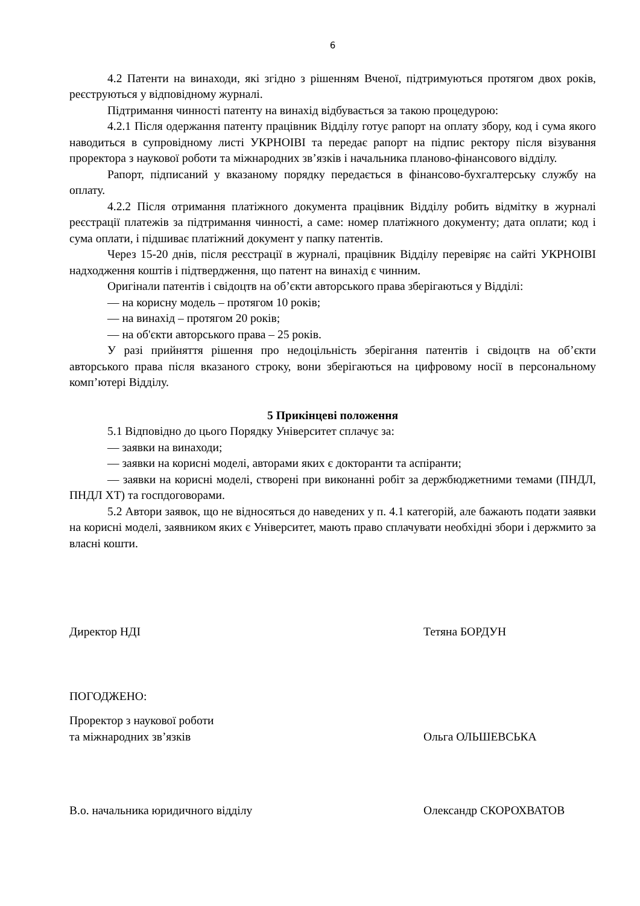6
4.2 Патенти на винаходи, які згідно з рішенням Вченої, підтримуються протягом двох років, реєструються у відповідному журналі.
Підтримання чинності патенту на винахід відбувається за такою процедурою:
4.2.1 Після одержання патенту працівник Відділу готує рапорт на оплату збору, код і сума якого наводиться в супровідному листі УКРНОІВІ та передає рапорт на підпис ректору після візування проректора з наукової роботи та міжнародних зв’язків і начальника планово-фінансового відділу.
Рапорт, підписаний у вказаному порядку передається в фінансово-бухгалтерську службу на оплату.
4.2.2 Після отримання платіжного документа працівник Відділу робить відмітку в журналі реєстрації платежів за підтримання чинності, а саме: номер платіжного документу; дата оплати; код і сума оплати, і підшиває платіжний документ у папку патентів.
Через 15-20 днів, після реєстрації в журналі, працівник Відділу перевіряє на сайті УКРНОІВІ надходження коштів і підтвердження, що патент на винахід є чинним.
Оригінали патентів і свідоцтв на об’єкти авторського права зберігаються у Відділі:
— на корисну модель – протягом 10 років;
— на винахід – протягом 20 років;
— на об'єкти авторського права – 25 років.
У разі прийняття рішення про недоцільність зберігання патентів і свідоцтв на об’єкти авторського права після вказаного строку, вони зберігаються на цифровому носії в персональному комп’ютері Відділу.
5 Прикінцеві положення
5.1 Відповідно до цього Порядку Університет сплачує за:
— заявки на винаходи;
— заявки на корисні моделі, авторами яких є докторанти та аспіранти;
— заявки на корисні моделі, створені при виконанні робіт за держбюджетними темами (ПНДЛ, ПНДЛ ХТ) та госпдоговорами.
5.2 Автори заявок, що не відносяться до наведених у п. 4.1 категорій, але бажають подати заявки на корисні моделі, заявником яких є Університет, мають право сплачувати необхідні збори і держмито за власні кошти.
Директор НДІ Тетяна БОРДУН
ПОГОДЖЕНО:
Проректор з наукової роботи
та міжнародних зв’язків
Ольга ОЛЬШЕВСЬКА
В.о. начальника юридичного відділу
Олександр СКОРОХВАТОВ